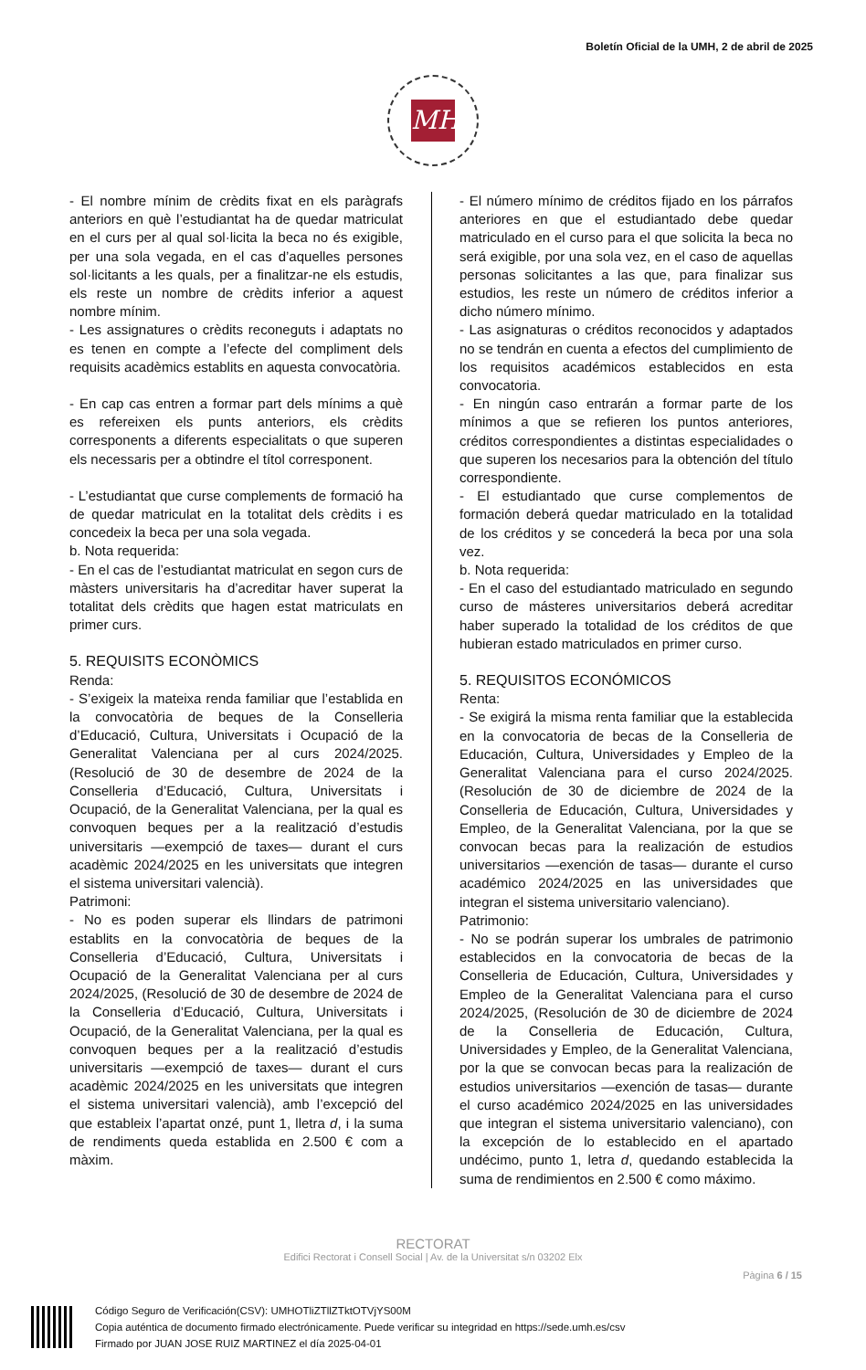Boletín Oficial de la UMH, 2 de abril de 2025
MH
- El nombre mínim de crèdits fixat en els paràgrafs anteriors en què l’estudiantat ha de quedar matriculat en el curs per al qual sol·licita la beca no és exigible, per una sola vegada, en el cas d’aquelles persones sol·licitants a les quals, per a finalitzar-ne els estudis, els reste un nombre de crèdits inferior a aquest nombre mínim.
- Les assignatures o crèdits reconeguts i adaptats no es tenen en compte a l’efecte del compliment dels requisits acadèmics establits en aquesta convocatòria.
- En cap cas entren a formar part dels mínims a què es refereixen els punts anteriors, els crèdits corresponents a diferents especialitats o que superen els necessaris per a obtindre el títol corresponent.
- L’estudiantat que curse complements de formació ha de quedar matriculat en la totalitat dels crèdits i es concedeix la beca per una sola vegada.
b. Nota requerida:
- En el cas de l’estudiantat matriculat en segon curs de màsters universitaris ha d’acreditar haver superat la totalitat dels crèdits que hagen estat matriculats en primer curs.
5. REQUISITS ECONÒMICS
Renda:
- S’exigeix la mateixa renda familiar que l’establida en la convocatòria de beques de la Conselleria d’Educació, Cultura, Universitats i Ocupació de la Generalitat Valenciana per al curs 2024/2025. (Resolució de 30 de desembre de 2024 de la Conselleria d’Educació, Cultura, Universitats i Ocupació, de la Generalitat Valenciana, per la qual es convoquen beques per a la realització d’estudis universitaris —exempció de taxes— durant el curs acadèmic 2024/2025 en les universitats que integren el sistema universitari valencià).
Patrimoni:
- No es poden superar els llindars de patrimoni establits en la convocatòria de beques de la Conselleria d’Educació, Cultura, Universitats i Ocupació de la Generalitat Valenciana per al curs 2024/2025, (Resolució de 30 de desembre de 2024 de la Conselleria d’Educació, Cultura, Universitats i Ocupació, de la Generalitat Valenciana, per la qual es convoquen beques per a la realització d’estudis universitaris —exempció de taxes— durant el curs acadèmic 2024/2025 en les universitats que integren el sistema universitari valencià), amb l’excepció del que estableix l’apartat onzé, punt 1, lletra d, i la suma de rendiments queda establida en 2.500 € com a màxim.
- El número mínimo de créditos fijado en los párrafos anteriores en que el estudiantado debe quedar matriculado en el curso para el que solicita la beca no será exigible, por una sola vez, en el caso de aquellas personas solicitantes a las que, para finalizar sus estudios, les reste un número de créditos inferior a dicho número mínimo.
- Las asignaturas o créditos reconocidos y adaptados no se tendrán en cuenta a efectos del cumplimiento de los requisitos académicos establecidos en esta convocatoria.
- En ningún caso entrarán a formar parte de los mínimos a que se refieren los puntos anteriores, créditos correspondientes a distintas especialidades o que superen los necesarios para la obtención del título correspondiente.
- El estudiantado que curse complementos de formación deberá quedar matriculado en la totalidad de los créditos y se concederá la beca por una sola vez.
b. Nota requerida:
- En el caso del estudiantado matriculado en segundo curso de másteres universitarios deberá acreditar haber superado la totalidad de los créditos de que hubieran estado matriculados en primer curso.
5. REQUISITOS ECONÓMICOS
Renta:
- Se exigirá la misma renta familiar que la establecida en la convocatoria de becas de la Conselleria de Educación, Cultura, Universidades y Empleo de la Generalitat Valenciana para el curso 2024/2025. (Resolución de 30 de diciembre de 2024 de la Conselleria de Educación, Cultura, Universidades y Empleo, de la Generalitat Valenciana, por la que se convocan becas para la realización de estudios universitarios —exención de tasas— durante el curso académico 2024/2025 en las universidades que integran el sistema universitario valenciano).
Patrimonio:
- No se podrán superar los umbrales de patrimonio establecidos en la convocatoria de becas de la Conselleria de Educación, Cultura, Universidades y Empleo de la Generalitat Valenciana para el curso 2024/2025, (Resolución de 30 de diciembre de 2024 de la Conselleria de Educación, Cultura, Universidades y Empleo, de la Generalitat Valenciana, por la que se convocan becas para la realización de estudios universitarios —exención de tasas— durante el curso académico 2024/2025 en las universidades que integran el sistema universitario valenciano), con la excepción de lo establecido en el apartado undécimo, punto 1, letra d, quedando establecida la suma de rendimientos en 2.500 € como máximo.
RECTORAT
Edifici Rectorat i Consell Social | Av. de la Universitat s/n 03202 Elx
Pàgina 6 / 15
Código Seguro de Verificación(CSV): UMHOTliZTllZTktOTVjYS00M
Copia auténtica de documento firmado electrónicamente. Puede verificar su integridad en https://sede.umh.es/csv
Firmado por JUAN JOSE RUIZ MARTINEZ el día 2025-04-01